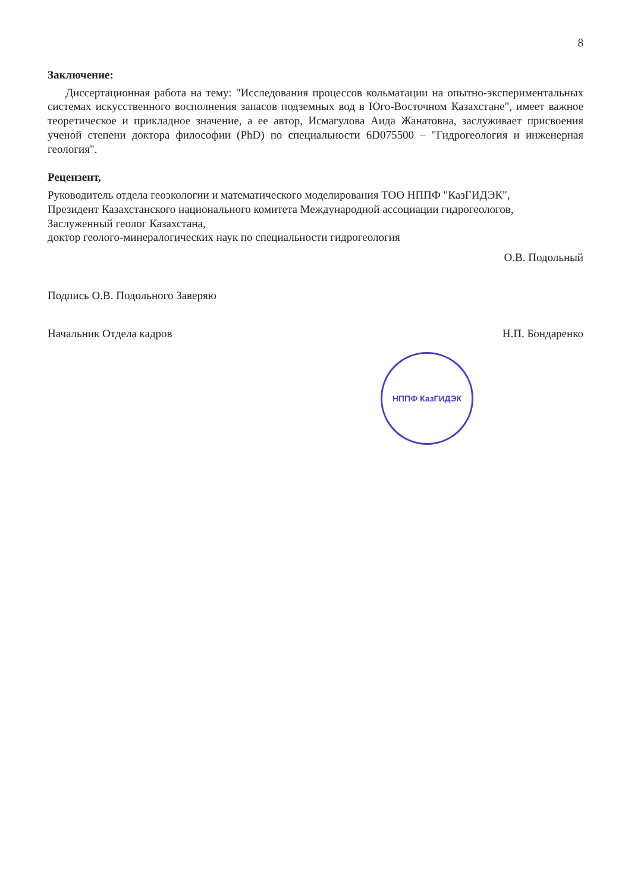8
Заключение:
Диссертационная работа на тему: "Исследования процессов кольматации на опытно-экспериментальных системах искусственного восполнения запасов подземных вод в Юго-Восточном Казахстане", имеет важное теоретическое и прикладное значение, а ее автор, Исмагулова Аида Жанатовна, заслуживает присвоения ученой степени доктора философии (PhD) по специальности 6D075500 – "Гидрогеология и инженерная геология".
Рецензент,
Руководитель отдела геоэкологии и математического моделирования ТОО НППФ "КазГИДЭК",
Президент Казахстанского национального комитета Международной ассоциации гидрогеологов,
Заслуженный геолог Казахстана,
доктор геолого-минералогических наук по специальности гидрогеология
О.В. Подольный
Подпись О.В. Подольного Заверяю
Начальник Отдела кадров Н.П. Бондаренко
НППФ КазГИДЭК